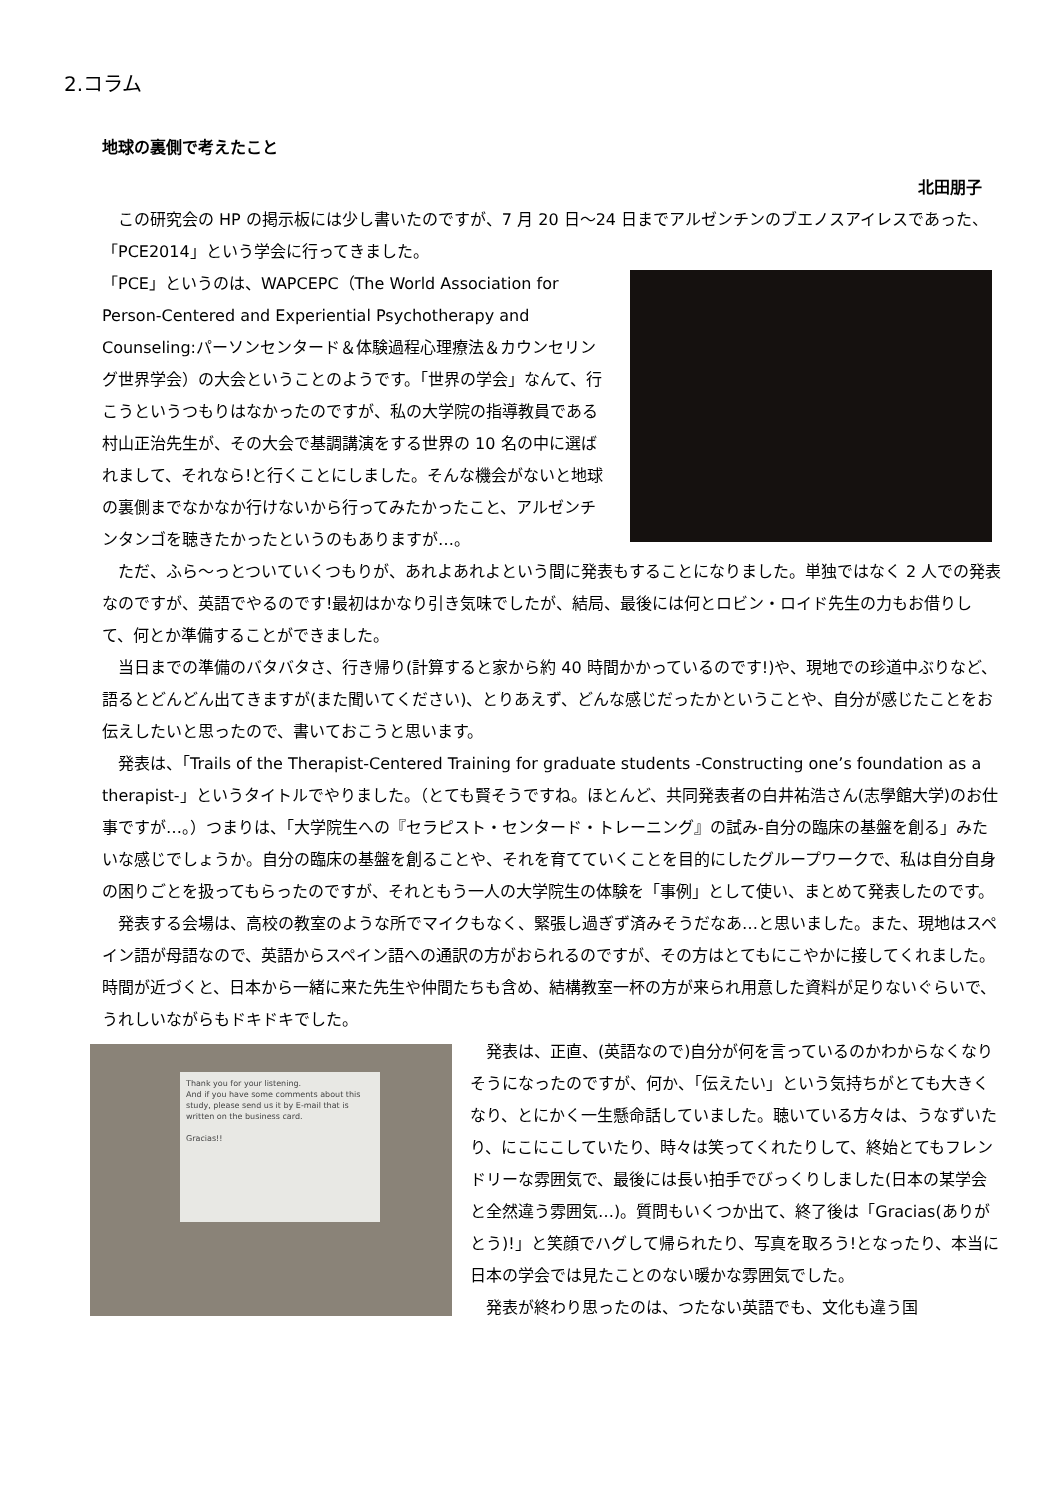2.コラム
地球の裏側で考えたこと
北田朋子
　この研究会の HP の掲示板には少し書いたのですが、7 月 20 日～24 日までアルゼンチンのブエノスアイレスであった、「PCE2014」という学会に行ってきました。
「PCE」というのは、WAPCEPC（The World Association for Person-Centered and Experiential Psychotherapy and Counseling:パーソンセンタード＆体験過程心理療法＆カウンセリング世界学会）の大会ということのようです。「世界の学会」なんて、行こうというつもりはなかったのですが、私の大学院の指導教員である村山正治先生が、その大会で基調講演をする世界の 10 名の中に選ばれまして、それなら!と行くことにしました。そんな機会がないと地球の裏側までなかなか行けないから行ってみたかったこと、アルゼンチンタンゴを聴きたかったというのもありますが…。
　ただ、ふら～っとついていくつもりが、あれよあれよという間に発表もすることになりました。単独ではなく 2 人での発表なのですが、英語でやるのです!最初はかなり引き気味でしたが、結局、最後には何とロビン・ロイド先生の力もお借りして、何とか準備することができました。
　当日までの準備のバタバタさ、行き帰り(計算すると家から約 40 時間かかっているのです!)や、現地での珍道中ぶりなど、語るとどんどん出てきますが(また聞いてください)、とりあえず、どんな感じだったかということや、自分が感じたことをお伝えしたいと思ったので、書いておこうと思います。
　発表は、「Trails of the Therapist-Centered Training for graduate students -Constructing one’s foundation as a therapist-」というタイトルでやりました。（とても賢そうですね。ほとんど、共同発表者の白井祐浩さん(志學館大学)のお仕事ですが…。）つまりは、「大学院生への『セラピスト・センタード・トレーニング』の試み-自分の臨床の基盤を創る」みたいな感じでしょうか。自分の臨床の基盤を創ることや、それを育てていくことを目的にしたグループワークで、私は自分自身の困りごとを扱ってもらったのですが、それともう一人の大学院生の体験を「事例」として使い、まとめて発表したのです。
　発表する会場は、高校の教室のような所でマイクもなく、緊張し過ぎず済みそうだなあ…と思いました。また、現地はスペイン語が母語なので、英語からスペイン語への通訳の方がおられるのですが、その方はとてもにこやかに接してくれました。時間が近づくと、日本から一緒に来た先生や仲間たちも含め、結構教室一杯の方が来られ用意した資料が足りないぐらいで、うれしいながらもドキドキでした。
Thank you for your listening.
And if you have some comments about this study, please send us it by E-mail that is written on the business card.
Gracias!!
　発表は、正直、(英語なので)自分が何を言っているのかわからなくなりそうになったのですが、何か、「伝えたい」という気持ちがとても大きくなり、とにかく一生懸命話していました。聴いている方々は、うなずいたり、にこにこしていたり、時々は笑ってくれたりして、終始とてもフレンドリーな雰囲気で、最後には長い拍手でびっくりしました(日本の某学会と全然違う雰囲気…)。質問もいくつか出て、終了後は「Gracias(ありがとう)!」と笑顔でハグして帰られたり、写真を取ろう!となったり、本当に日本の学会では見たことのない暖かな雰囲気でした。
　発表が終わり思ったのは、つたない英語でも、文化も違う国